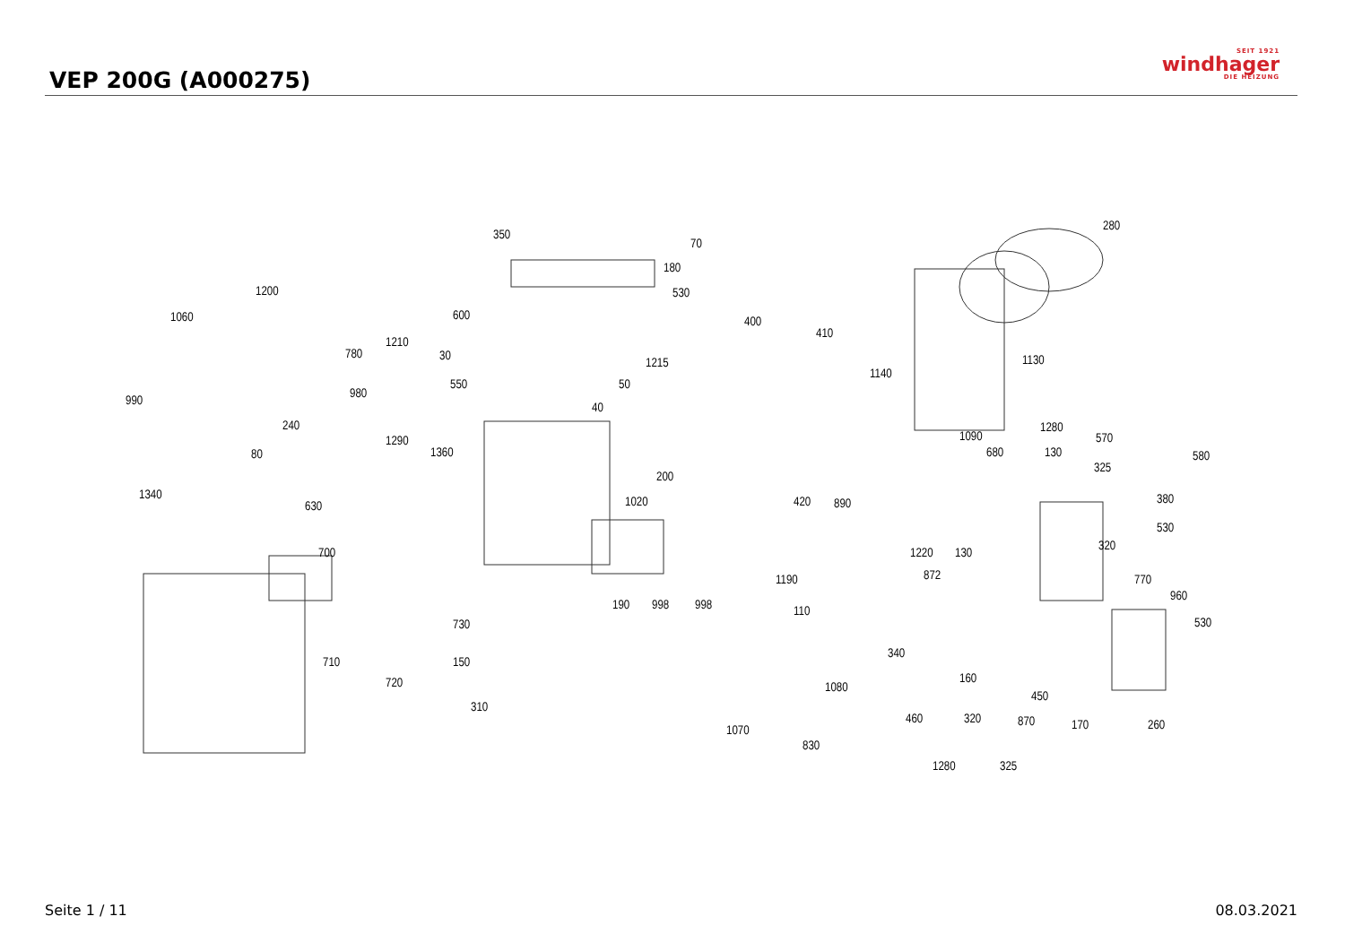VEP 200G (A000275)
SEIT 1921
windhager
DIE HEIZUNG
350
70
180
530
280
1200
1060 600 400
410
1210
780 30 1215
1140
1130
980
550 50
990 40
240
1290
1360
1090
1280
570
80 680 130 580
325
200
1340
630 1020 420 890 380
530
320 700 1220 130
872 770 1190
190 998 998
960
110
530 730
710 150
340
160
1080 720
450
310
1070
460 320 870 170 260
830
1280 325
Seite 1 / 11 08.03.2021